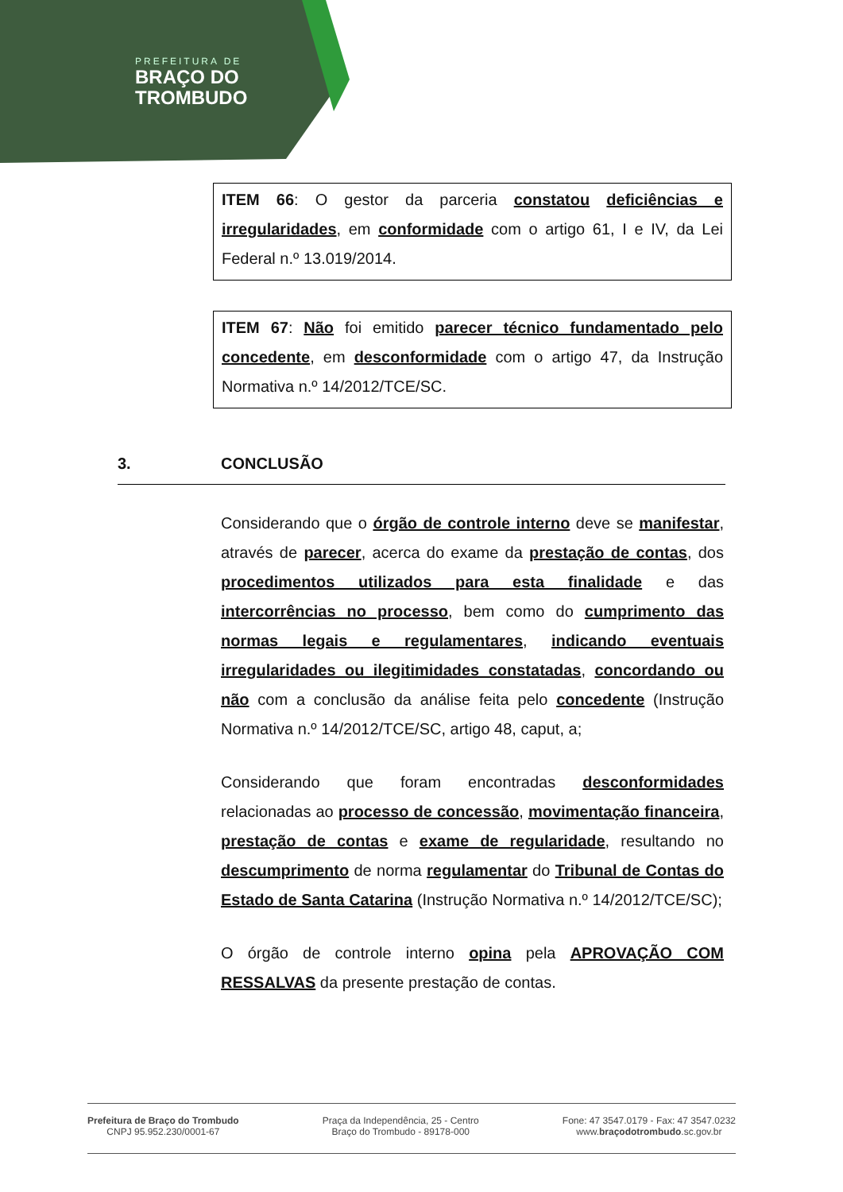PREFEITURA DE
BRAÇO DO
TROMBUDO
ITEM 66: O gestor da parceria constatou deficiências e irregularidades, em conformidade com o artigo 61, I e IV, da Lei Federal n.º 13.019/2014.
ITEM 67: Não foi emitido parecer técnico fundamentado pelo concedente, em desconformidade com o artigo 47, da Instrução Normativa n.º 14/2012/TCE/SC.
3. CONCLUSÃO
Considerando que o órgão de controle interno deve se manifestar, através de parecer, acerca do exame da prestação de contas, dos procedimentos utilizados para esta finalidade e das intercorrências no processo, bem como do cumprimento das normas legais e regulamentares, indicando eventuais irregularidades ou ilegitimidades constatadas, concordando ou não com a conclusão da análise feita pelo concedente (Instrução Normativa n.º 14/2012/TCE/SC, artigo 48, caput, a;
Considerando que foram encontradas desconformidades relacionadas ao processo de concessão, movimentação financeira, prestação de contas e exame de regularidade, resultando no descumprimento de norma regulamentar do Tribunal de Contas do Estado de Santa Catarina (Instrução Normativa n.º 14/2012/TCE/SC);
O órgão de controle interno opina pela APROVAÇÃO COM RESSALVAS da presente prestação de contas.
Prefeitura de Braço do Trombudo
CNPJ 95.952.230/0001-67
Praça da Independência, 25 - Centro
Braço do Trombudo - 89178-000
Fone: 47 3547.0179 - Fax: 47 3547.0232
www.braçodotrombudo.sc.gov.br